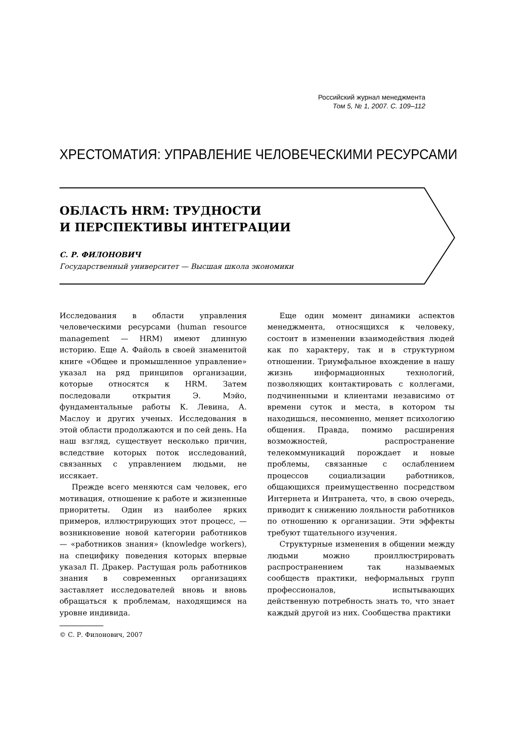Российский журнал менеджмента
Том 5, № 1, 2007. С. 109–112
ХРЕСТОМАТИЯ: УПРАВЛЕНИЕ ЧЕЛОВЕЧЕСКИМИ РЕСУРСАМИ
ОБЛАСТЬ HRM: ТРУДНОСТИ
И ПЕРСПЕКТИВЫ ИНТЕГРАЦИИ
С. Р. ФИЛОНОВИЧ
Государственный университет — Высшая школа экономики
Исследования в области управления человеческими ресурсами (human resource management — HRM) имеют длинную историю. Еще А. Файоль в своей знаменитой книге «Общее и промышленное управление» указал на ряд принципов организации, которые относятся к HRM. Затем последовали открытия Э. Мэйо, фундаментальные работы К. Левина, А. Маслоу и других ученых. Исследования в этой области продолжаются и по сей день. На наш взгляд, существует несколько причин, вследствие которых поток исследований, связанных с управлением людьми, не иссякает.
Прежде всего меняются сам человек, его мотивация, отношение к работе и жизненные приоритеты. Один из наиболее ярких примеров, иллюстрирующих этот процесс, — возникновение новой категории работников — «работников знания» (knowledge workers), на специфику поведения которых впервые указал П. Дракер. Растущая роль работников знания в современных организациях заставляет исследователей вновь и вновь обращаться к проблемам, находящимся на уровне индивида.
© С. Р. Филонович, 2007
Еще один момент динамики аспектов менеджмента, относящихся к человеку, состоит в изменении взаимодействия людей как по характеру, так и в структурном отношении. Триумфальное вхождение в нашу жизнь информационных технологий, позволяющих контактировать с коллегами, подчиненными и клиентами независимо от времени суток и места, в котором ты находишься, несомненно, меняет психологию общения. Правда, помимо расширения возможностей, распространение телекоммуникаций порождает и новые проблемы, связанные с ослаблением процессов социализации работников, общающихся преимущественно посредством Интернета и Интранета, что, в свою очередь, приводит к снижению лояльности работников по отношению к организации. Эти эффекты требуют тщательного изучения.
Структурные изменения в общении между людьми можно проиллюстрировать распространением так называемых сообществ практики, неформальных групп профессионалов, испытывающих действенную потребность знать то, что знает каждый другой из них. Сообщества практики